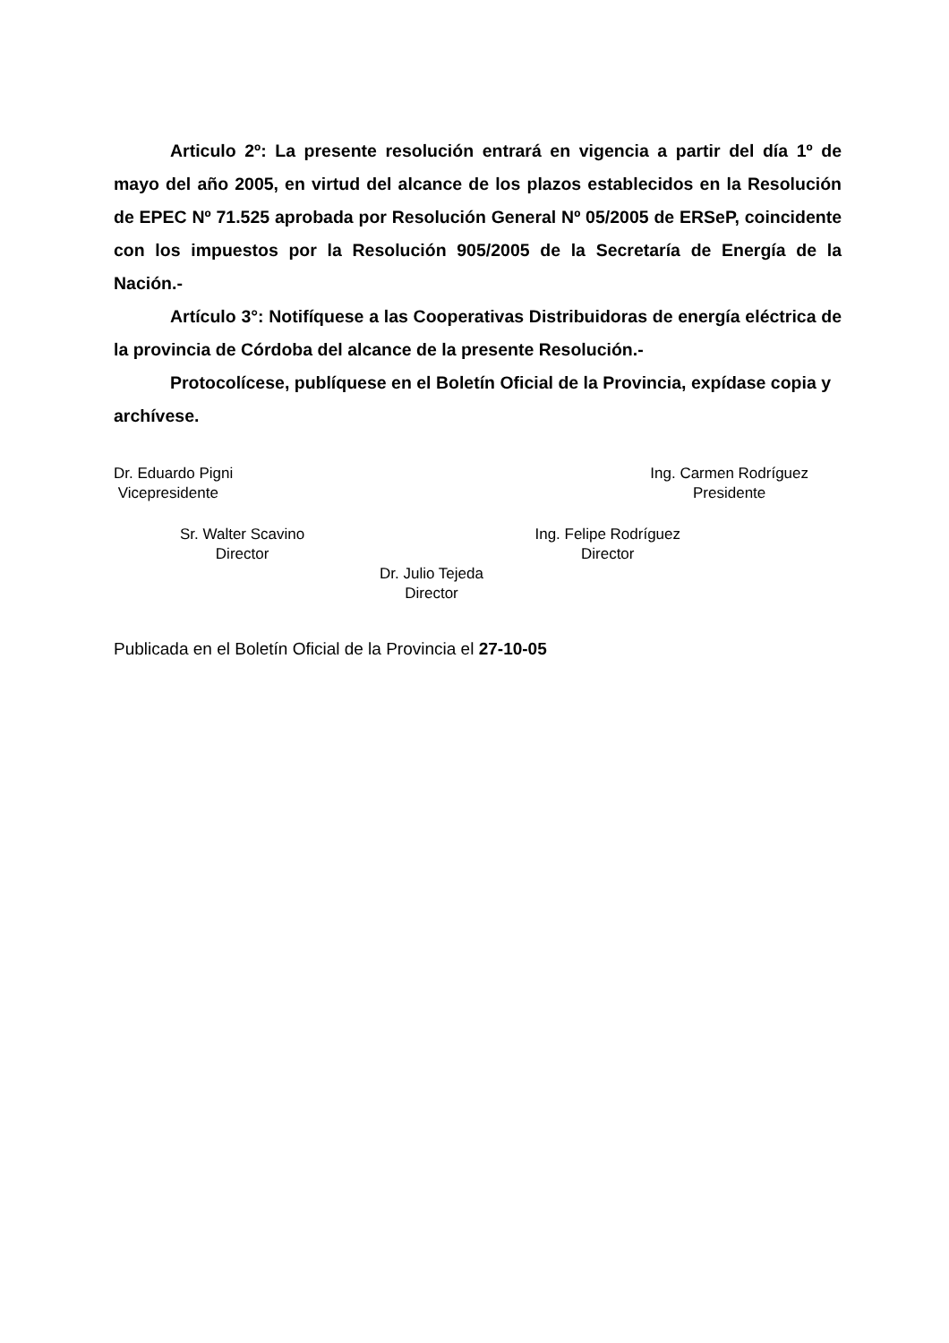Articulo 2º: La presente resolución entrará en vigencia a partir del día 1º de mayo del año 2005, en virtud del alcance de los plazos establecidos en la Resolución de EPEC Nº 71.525 aprobada por Resolución General Nº 05/2005 de ERSeP, coincidente con los impuestos por la Resolución 905/2005 de la Secretaría de Energía de la Nación.-
Artículo 3°: Notifíquese a las Cooperativas Distribuidoras de energía eléctrica de la provincia de Córdoba del alcance de la presente Resolución.-
Protocolícese, publíquese en el Boletín Oficial de la Provincia, expídase copia y archívese.
Dr. Eduardo Pigni
Vicepresidente
Ing. Carmen Rodríguez
Presidente
Sr. Walter Scavino
Director
Ing. Felipe Rodríguez
Director
Dr. Julio Tejeda
Director
Publicada en el Boletín Oficial de la Provincia el 27-10-05